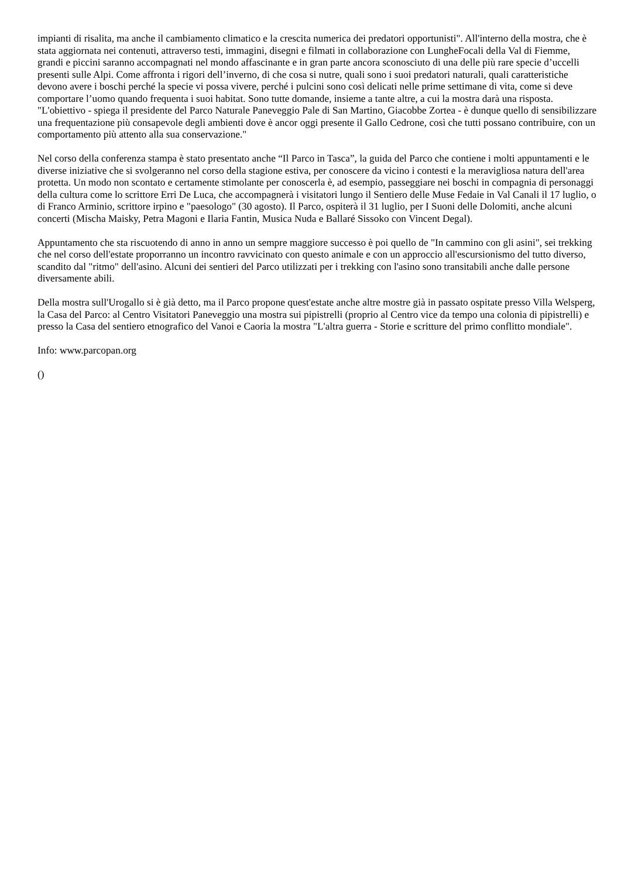impianti di risalita, ma anche il cambiamento climatico e la crescita numerica dei predatori opportunisti". All'interno della mostra, che è stata aggiornata nei contenuti, attraverso testi, immagini, disegni e filmati in collaborazione con LungheFocali della Val di Fiemme, grandi e piccini saranno accompagnati nel mondo affascinante e in gran parte ancora sconosciuto di una delle più rare specie d’uccelli presenti sulle Alpi. Come affronta i rigori dell’inverno, di che cosa si nutre, quali sono i suoi predatori naturali, quali caratteristiche devono avere i boschi perché la specie vi possa vivere, perché i pulcini sono così delicati nelle prime settimane di vita, come si deve comportare l’uomo quando frequenta i suoi habitat. Sono tutte domande, insieme a tante altre, a cui la mostra darà una risposta. "L'obiettivo - spiega il presidente del Parco Naturale Paneveggio Pale di San Martino, Giacobbe Zortea - è dunque quello di sensibilizzare una frequentazione più consapevole degli ambienti dove è ancor oggi presente il Gallo Cedrone, così che tutti possano contribuire, con un comportamento più attento alla sua conservazione."
Nel corso della conferenza stampa è stato presentato anche “Il Parco in Tasca”, la guida del Parco che contiene i molti appuntamenti e le diverse iniziative che si svolgeranno nel corso della stagione estiva, per conoscere da vicino i contesti e la meravigliosa natura dell'area protetta. Un modo non scontato e certamente stimolante per conoscerla è, ad esempio, passeggiare nei boschi in compagnia di personaggi della cultura come lo scrittore Erri De Luca, che accompagnerà i visitatori lungo il Sentiero delle Muse Fedaie in Val Canali il 17 luglio, o di Franco Arminio, scrittore irpino e "paesologo" (30 agosto). Il Parco, ospiterà il 31 luglio, per I Suoni delle Dolomiti, anche alcuni concerti (Mischa Maisky, Petra Magoni e Ilaria Fantin, Musica Nuda e Ballaré Sissoko con Vincent Degal).
Appuntamento che sta riscuotendo di anno in anno un sempre maggiore successo è poi quello de "In cammino con gli asini", sei trekking che nel corso dell'estate proporranno un incontro ravvicinato con questo animale e con un approccio all'escursionismo del tutto diverso, scandito dal "ritmo" dell'asino. Alcuni dei sentieri del Parco utilizzati per i trekking con l'asino sono transitabili anche dalle persone diversamente abili.
Della mostra sull'Urogallo si è già detto, ma il Parco propone quest'estate anche altre mostre già in passato ospitate presso Villa Welsperg, la Casa del Parco: al Centro Visitatori Paneveggio una mostra sui pipistrelli (proprio al Centro vice da tempo una colonia di pipistrelli) e presso la Casa del sentiero etnografico del Vanoi e Caoria la mostra "L'altra guerra - Storie e scritture del primo conflitto mondiale".
Info: www.parcopan.org
()